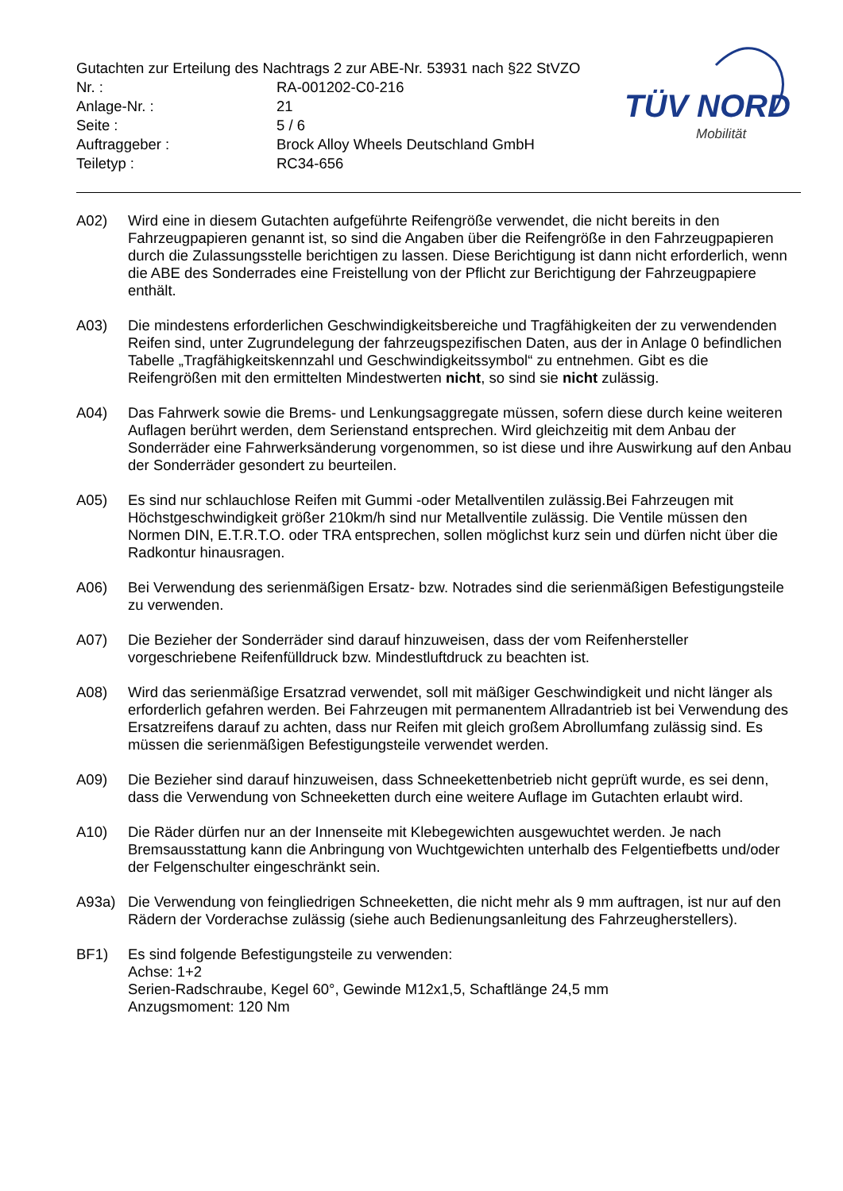TÜV NORD
Mobilität
Gutachten zur Erteilung des Nachtrags 2 zur ABE-Nr. 53931 nach §22 StVZO
Nr. : RA-001202-C0-216
Anlage-Nr. : 21
Seite : 5 / 6
Auftraggeber : Brock Alloy Wheels Deutschland GmbH
Teiletyp : RC34-656
A02) Wird eine in diesem Gutachten aufgeführte Reifengröße verwendet, die nicht bereits in den Fahrzeugpapieren genannt ist, so sind die Angaben über die Reifengröße in den Fahrzeugpapieren durch die Zulassungsstelle berichtigen zu lassen. Diese Berichtigung ist dann nicht erforderlich, wenn die ABE des Sonderrades eine Freistellung von der Pflicht zur Berichtigung der Fahrzeugpapiere enthält.
A03) Die mindestens erforderlichen Geschwindigkeitsbereiche und Tragfähigkeiten der zu verwendenden Reifen sind, unter Zugrundelegung der fahrzeugspezifischen Daten, aus der in Anlage 0 befindlichen Tabelle „Tragfähigkeitskennzahl und Geschwindigkeitssymbol“ zu entnehmen. Gibt es die Reifengrößen mit den ermittelten Mindestwerten nicht, so sind sie nicht zulässig.
A04) Das Fahrwerk sowie die Brems- und Lenkungsaggregate müssen, sofern diese durch keine weiteren Auflagen berührt werden, dem Serienstand entsprechen. Wird gleichzeitig mit dem Anbau der Sonderräder eine Fahrwerksänderung vorgenommen, so ist diese und ihre Auswirkung auf den Anbau der Sonderräder gesondert zu beurteilen.
A05) Es sind nur schlauchlose Reifen mit Gummi -oder Metallventilen zulässig.Bei Fahrzeugen mit Höchstgeschwindigkeit größer 210km/h sind nur Metallventile zulässig. Die Ventile müssen den Normen DIN, E.T.R.T.O. oder TRA entsprechen, sollen möglichst kurz sein und dürfen nicht über die Radkontur hinausragen.
A06) Bei Verwendung des serienmäßigen Ersatz- bzw. Notrades sind die serienmäßigen Befestigungsteile zu verwenden.
A07) Die Bezieher der Sonderräder sind darauf hinzuweisen, dass der vom Reifenhersteller vorgeschriebene Reifenfülldruck bzw. Mindestluftdruck zu beachten ist.
A08) Wird das serienmäßige Ersatzrad verwendet, soll mit mäßiger Geschwindigkeit und nicht länger als erforderlich gefahren werden. Bei Fahrzeugen mit permanentem Allradantrieb ist bei Verwendung des Ersatzreifens darauf zu achten, dass nur Reifen mit gleich großem Abrollumfang zulässig sind. Es müssen die serienmäßigen Befestigungsteile verwendet werden.
A09) Die Bezieher sind darauf hinzuweisen, dass Schneekettenbetrieb nicht geprüft wurde, es sei denn, dass die Verwendung von Schneeketten durch eine weitere Auflage im Gutachten erlaubt wird.
A10) Die Räder dürfen nur an der Innenseite mit Klebegewichten ausgewuchtet werden. Je nach Bremsausstattung kann die Anbringung von Wuchtgewichten unterhalb des Felgentiefbetts und/oder der Felgenschulter eingeschränkt sein.
A93a) Die Verwendung von feingliedrigen Schneeketten, die nicht mehr als 9 mm auftragen, ist nur auf den Rädern der Vorderachse zulässig (siehe auch Bedienungsanleitung des Fahrzeugherstellers).
BF1) Es sind folgende Befestigungsteile zu verwenden:
Achse: 1+2
Serien-Radschraube, Kegel 60°, Gewinde M12x1,5, Schaftlänge 24,5 mm
Anzugsmoment: 120 Nm